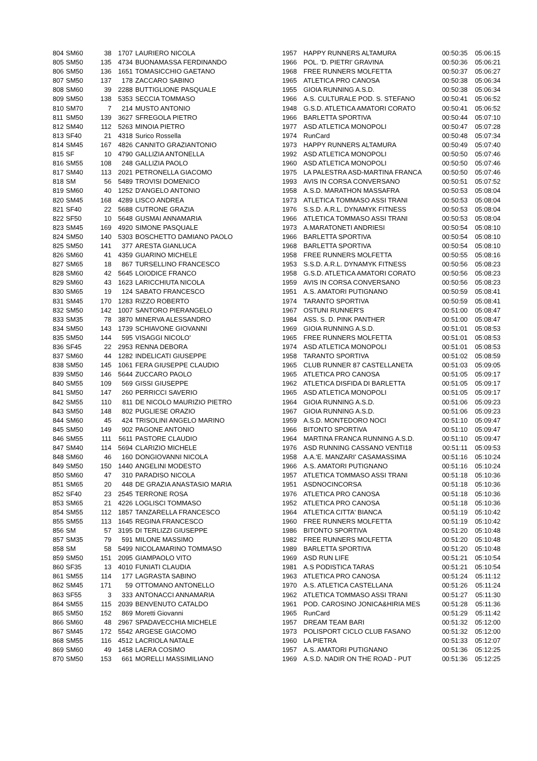| 804 | SM60 | 38 | | 1707 | LAURIERO NICOLA | 1957 | HAPPY RUNNERS ALTAMURA | 00:50:35 | 05:06:15 |
| 805 | SM50 | 135 | | 4734 | BUONAMASSA FERDINANDO | 1966 | POL. 'D. PIETRI' GRAVINA | 00:50:36 | 05:06:21 |
| 806 | SM50 | 136 | | 1651 | TOMASICCHIO GAETANO | 1968 | FREE RUNNERS MOLFETTA | 00:50:37 | 05:06:27 |
| 807 | SM50 | 137 | | 178 | ZACCARO SABINO | 1965 | ATLETICA PRO CANOSA | 00:50:38 | 05:06:34 |
| 808 | SM60 | 39 | | 2288 | BUTTIGLIONE PASQUALE | 1955 | GIOIA RUNNING A.S.D. | 00:50:38 | 05:06:34 |
| 809 | SM50 | 138 | | 5353 | SECCIA TOMMASO | 1966 | A.S. CULTURALE POD. S. STEFANO | 00:50:41 | 05:06:52 |
| 810 | SM70 | 7 | | 214 | MUSTO ANTONIO | 1948 | G.S.D. ATLETICA AMATORI CORATO | 00:50:41 | 05:06:52 |
| 811 | SM50 | 139 | | 3627 | SFREGOLA PIETRO | 1966 | BARLETTA SPORTIVA | 00:50:44 | 05:07:10 |
| 812 | SM40 | 112 | | 5263 | MINOIA PIETRO | 1977 | ASD ATLETICA MONOPOLI | 00:50:47 | 05:07:28 |
| 813 | SF40 | 21 | | 4318 | Surico Rossella | 1974 | RunCard | 00:50:48 | 05:07:34 |
| 814 | SM45 | 167 | | 4826 | CANNITO GRAZIANTONIO | 1973 | HAPPY RUNNERS ALTAMURA | 00:50:49 | 05:07:40 |
| 815 | SF | 10 | | 4790 | GALLIZIA ANTONELLA | 1992 | ASD ATLETICA MONOPOLI | 00:50:50 | 05:07:46 |
| 816 | SM55 | 108 | | 248 | GALLIZIA PAOLO | 1960 | ASD ATLETICA MONOPOLI | 00:50:50 | 05:07:46 |
| 817 | SM40 | 113 | | 2021 | PETRONELLA GIACOMO | 1975 | LA PALESTRA ASD-MARTINA FRANCA | 00:50:50 | 05:07:46 |
| 818 | SM | 56 | | 5489 | TROVISI DOMENICO | 1993 | AVIS IN CORSA CONVERSANO | 00:50:51 | 05:07:52 |
| 819 | SM60 | 40 | | 1252 | D'ANGELO ANTONIO | 1958 | A.S.D. MARATHON MASSAFRA | 00:50:53 | 05:08:04 |
| 820 | SM45 | 168 | | 4289 | LISCO ANDREA | 1973 | ATLETICA TOMMASO ASSI TRANI | 00:50:53 | 05:08:04 |
| 821 | SF40 | 22 | | 5688 | CUTRONE GRAZIA | 1976 | S.S.D. A.R.L. DYNAMYK FITNESS | 00:50:53 | 05:08:04 |
| 822 | SF50 | 10 | | 5648 | GUSMAI ANNAMARIA | 1966 | ATLETICA TOMMASO ASSI TRANI | 00:50:53 | 05:08:04 |
| 823 | SM45 | 169 | | 4920 | SIMONE PASQUALE | 1973 | A.MARATONETI ANDRIESI | 00:50:54 | 05:08:10 |
| 824 | SM50 | 140 | | 5303 | BOSCHETTO DAMIANO PAOLO | 1966 | BARLETTA SPORTIVA | 00:50:54 | 05:08:10 |
| 825 | SM50 | 141 | | 377 | ARESTA GIANLUCA | 1968 | BARLETTA SPORTIVA | 00:50:54 | 05:08:10 |
| 826 | SM60 | 41 | | 4359 | GUARINO MICHELE | 1958 | FREE RUNNERS MOLFETTA | 00:50:55 | 05:08:16 |
| 827 | SM65 | 18 | | 867 | TURSELLINO FRANCESCO | 1953 | S.S.D. A.R.L. DYNAMYK FITNESS | 00:50:56 | 05:08:23 |
| 828 | SM60 | 42 | | 5645 | LOIODICE FRANCO | 1958 | G.S.D. ATLETICA AMATORI CORATO | 00:50:56 | 05:08:23 |
| 829 | SM60 | 43 | | 1623 | LARICCHIUTA NICOLA | 1959 | AVIS IN CORSA CONVERSANO | 00:50:56 | 05:08:23 |
| 830 | SM65 | 19 | | 124 | SABATO FRANCESCO | 1951 | A.S. AMATORI PUTIGNANO | 00:50:59 | 05:08:41 |
| 831 | SM45 | 170 | | 1283 | RIZZO ROBERTO | 1974 | TARANTO SPORTIVA | 00:50:59 | 05:08:41 |
| 832 | SM50 | 142 | | 1007 | SANTORO PIERANGELO | 1967 | OSTUNI RUNNER'S | 00:51:00 | 05:08:47 |
| 833 | SM35 | 78 | | 3870 | MINERVA ALESSANDRO | 1984 | ASS. S. D. PINK PANTHER | 00:51:00 | 05:08:47 |
| 834 | SM50 | 143 | | 1739 | SCHIAVONE GIOVANNI | 1969 | GIOIA RUNNING A.S.D. | 00:51:01 | 05:08:53 |
| 835 | SM50 | 144 | | 595 | VISAGGI NICOLO' | 1965 | FREE RUNNERS MOLFETTA | 00:51:01 | 05:08:53 |
| 836 | SF45 | 22 | | 2953 | RENNA DEBORA | 1974 | ASD ATLETICA MONOPOLI | 00:51:01 | 05:08:53 |
| 837 | SM60 | 44 | | 1282 | INDELICATI GIUSEPPE | 1958 | TARANTO SPORTIVA | 00:51:02 | 05:08:59 |
| 838 | SM50 | 145 | | 1061 | FERA GIUSEPPE CLAUDIO | 1965 | CLUB RUNNER 87 CASTELLANETA | 00:51:03 | 05:09:05 |
| 839 | SM50 | 146 | | 5644 | ZUCCARO PAOLO | 1965 | ATLETICA PRO CANOSA | 00:51:05 | 05:09:17 |
| 840 | SM55 | 109 | | 569 | GISSI GIUSEPPE | 1962 | ATLETICA DISFIDA DI BARLETTA | 00:51:05 | 05:09:17 |
| 841 | SM50 | 147 | | 260 | PERRICCI SAVERIO | 1965 | ASD ATLETICA MONOPOLI | 00:51:05 | 05:09:17 |
| 842 | SM55 | 110 | | 811 | DE NICOLO MAURIZIO PIETRO | 1964 | GIOIA RUNNING A.S.D. | 00:51:06 | 05:09:23 |
| 843 | SM50 | 148 | | 802 | PUGLIESE ORAZIO | 1967 | GIOIA RUNNING A.S.D. | 00:51:06 | 05:09:23 |
| 844 | SM60 | 45 | | 424 | TRISOLINI ANGELO MARINO | 1959 | A.S.D. MONTEDORO NOCI | 00:51:10 | 05:09:47 |
| 845 | SM50 | 149 | | 902 | PAGONE ANTONIO | 1966 | BITONTO SPORTIVA | 00:51:10 | 05:09:47 |
| 846 | SM55 | 111 | | 5611 | PASTORE CLAUDIO | 1964 | MARTINA FRANCA RUNNING A.S.D. | 00:51:10 | 05:09:47 |
| 847 | SM40 | 114 | | 5694 | CLARIZIO MICHELE | 1976 | ASD RUNNING CASSANO VENTI18 | 00:51:11 | 05:09:53 |
| 848 | SM60 | 46 | | 160 | DONGIOVANNI NICOLA | 1958 | A.A.'E. MANZARI' CASAMASSIMA | 00:51:16 | 05:10:24 |
| 849 | SM50 | 150 | | 1440 | ANGELINI MODESTO | 1966 | A.S. AMATORI PUTIGNANO | 00:51:16 | 05:10:24 |
| 850 | SM60 | 47 | | 310 | PARADISO NICOLA | 1957 | ATLETICA TOMMASO ASSI TRANI | 00:51:18 | 05:10:36 |
| 851 | SM65 | 20 | | 448 | DE GRAZIA ANASTASIO MARIA | 1951 | ASDNOCINCORSA | 00:51:18 | 05:10:36 |
| 852 | SF40 | 23 | | 2545 | TERRONE ROSA | 1976 | ATLETICA PRO CANOSA | 00:51:18 | 05:10:36 |
| 853 | SM65 | 21 | | 4226 | LOGLISCI TOMMASO | 1952 | ATLETICA PRO CANOSA | 00:51:18 | 05:10:36 |
| 854 | SM55 | 112 | | 1857 | TANZARELLA FRANCESCO | 1964 | ATLETICA CITTA' BIANCA | 00:51:19 | 05:10:42 |
| 855 | SM55 | 113 | | 1645 | REGINA FRANCESCO | 1960 | FREE RUNNERS MOLFETTA | 00:51:19 | 05:10:42 |
| 856 | SM | 57 | | 3195 | DI TERLIZZI GIUSEPPE | 1986 | BITONTO SPORTIVA | 00:51:20 | 05:10:48 |
| 857 | SM35 | 79 | | 591 | MILONE MASSIMO | 1982 | FREE RUNNERS MOLFETTA | 00:51:20 | 05:10:48 |
| 858 | SM | 58 | | 5499 | NICOLAMARINO TOMMASO | 1989 | BARLETTA SPORTIVA | 00:51:20 | 05:10:48 |
| 859 | SM50 | 151 | | 2095 | GIAMPAOLO VITO | 1969 | ASD RUN LIFE | 00:51:21 | 05:10:54 |
| 860 | SF35 | 13 | | 4010 | FUNIATI CLAUDIA | 1981 | A.S PODISTICA TARAS | 00:51:21 | 05:10:54 |
| 861 | SM55 | 114 | | 177 | LAGRASTA SABINO | 1963 | ATLETICA PRO CANOSA | 00:51:24 | 05:11:12 |
| 862 | SM45 | 171 | | 59 | OTTOMANO ANTONELLO | 1970 | A.S. ATLETICA CASTELLANA | 00:51:26 | 05:11:24 |
| 863 | SF55 | 3 | | 333 | ANTONACCI ANNAMARIA | 1962 | ATLETICA TOMMASO ASSI TRANI | 00:51:27 | 05:11:30 |
| 864 | SM55 | 115 | | 2039 | BENVENUTO CATALDO | 1961 | POD. CAROSINO JONICA&HIRIA MES | 00:51:28 | 05:11:36 |
| 865 | SM50 | 152 | | 869 | Moretti Giovanni | 1965 | RunCard | 00:51:29 | 05:11:42 |
| 866 | SM60 | 48 | | 2967 | SPADAVECCHIA MICHELE | 1957 | DREAM TEAM BARI | 00:51:32 | 05:12:00 |
| 867 | SM45 | 172 | | 5542 | ARGESE GIACOMO | 1973 | POLISPORT CICLO CLUB FASANO | 00:51:32 | 05:12:00 |
| 868 | SM55 | 116 | | 4512 | LACRIOLA NATALE | 1960 | LA PIETRA | 00:51:33 | 05:12:07 |
| 869 | SM60 | 49 | | 1458 | LAERA COSIMO | 1957 | A.S. AMATORI PUTIGNANO | 00:51:36 | 05:12:25 |
| 870 | SM50 | 153 | | 661 | MORELLI MASSIMILIANO | 1969 | A.S.D. NADIR ON THE ROAD - PUT | 00:51:36 | 05:12:25 |